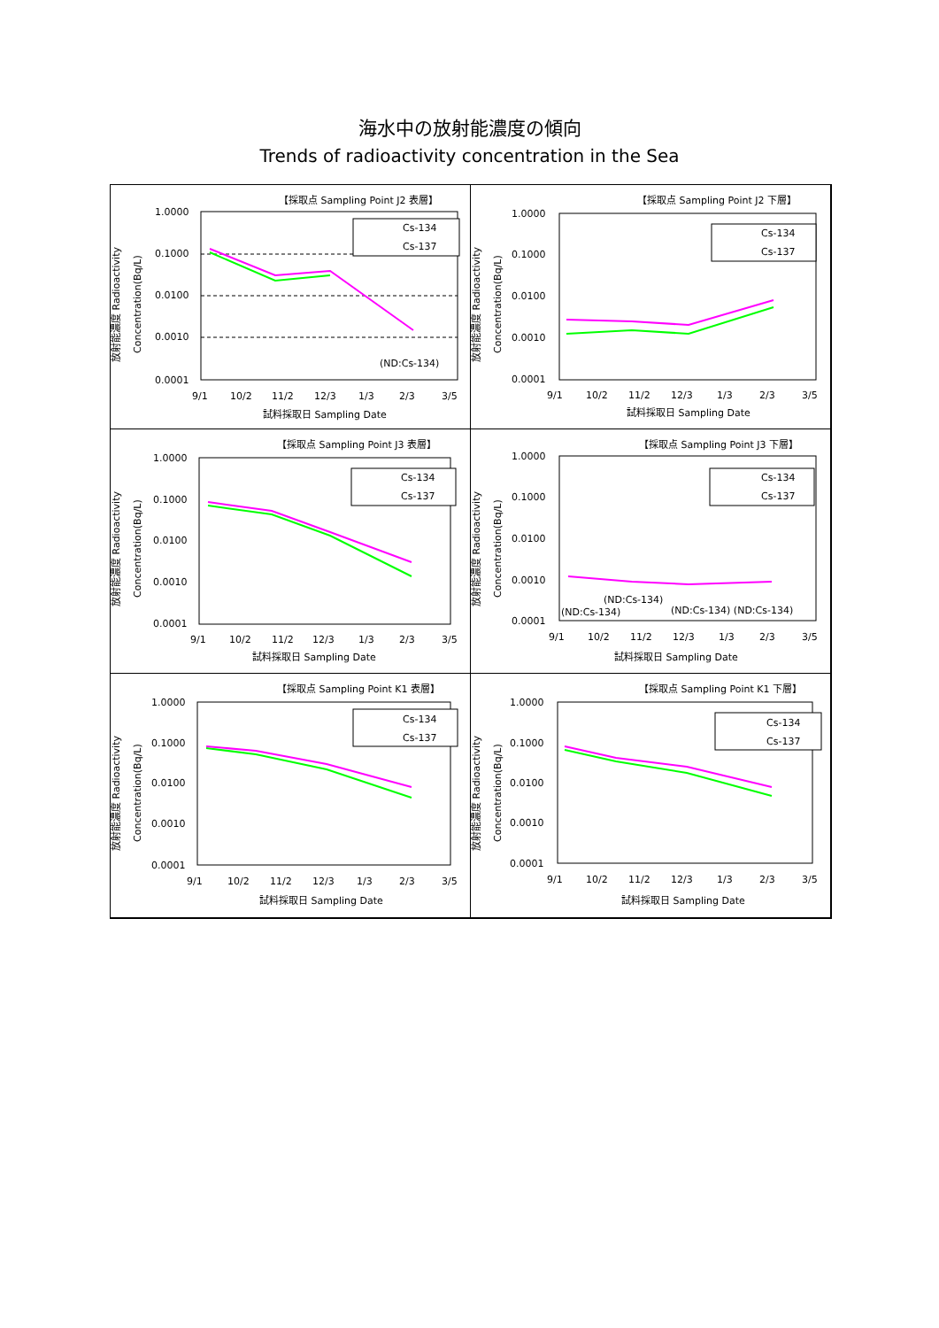海水中の放射能濃度の傾向
Trends of radioactivity concentration in the Sea
【採取点 Sampling Point J2 表層】
放射能濃度 Radioactivity
Concentration(Bq/L)
1.0000
0.1000
0.0100
0.0010
0.0001
9/1
10/2
11/2
12/3
1/3
2/3
3/5
試料採取日 Sampling Date
Cs-134
Cs-137
(ND:Cs-134)
【採取点 Sampling Point J2 下層】
放射能濃度 Radioactivity
Concentration(Bq/L)
1.0000
0.1000
0.0100
0.0010
0.0001
9/1
10/2
11/2
12/3
1/3
2/3
3/5
試料採取日 Sampling Date
Cs-134
Cs-137
【採取点 Sampling Point J3 表層】
放射能濃度 Radioactivity
Concentration(Bq/L)
1.0000
0.1000
0.0100
0.0010
0.0001
9/1
10/2
11/2
12/3
1/3
2/3
3/5
試料採取日 Sampling Date
Cs-134
Cs-137
【採取点 Sampling Point J3 下層】
放射能濃度 Radioactivity
Concentration(Bq/L)
1.0000
0.1000
0.0100
0.0010
0.0001
9/1
10/2
11/2
12/3
1/3
2/3
3/5
試料採取日 Sampling Date
Cs-134
Cs-137
(ND:Cs-134)
(ND:Cs-134)
(ND:Cs-134) (ND:Cs-134)
【採取点 Sampling Point K1 表層】
放射能濃度 Radioactivity
Concentration(Bq/L)
1.0000
0.1000
0.0100
0.0010
0.0001
9/1
10/2
11/2
12/3
1/3
2/3
3/5
試料採取日 Sampling Date
Cs-134
Cs-137
【採取点 Sampling Point K1 下層】
放射能濃度 Radioactivity
Concentration(Bq/L)
1.0000
0.1000
0.0100
0.0010
0.0001
9/1
10/2
11/2
12/3
1/3
2/3
3/5
試料採取日 Sampling Date
Cs-134
Cs-137